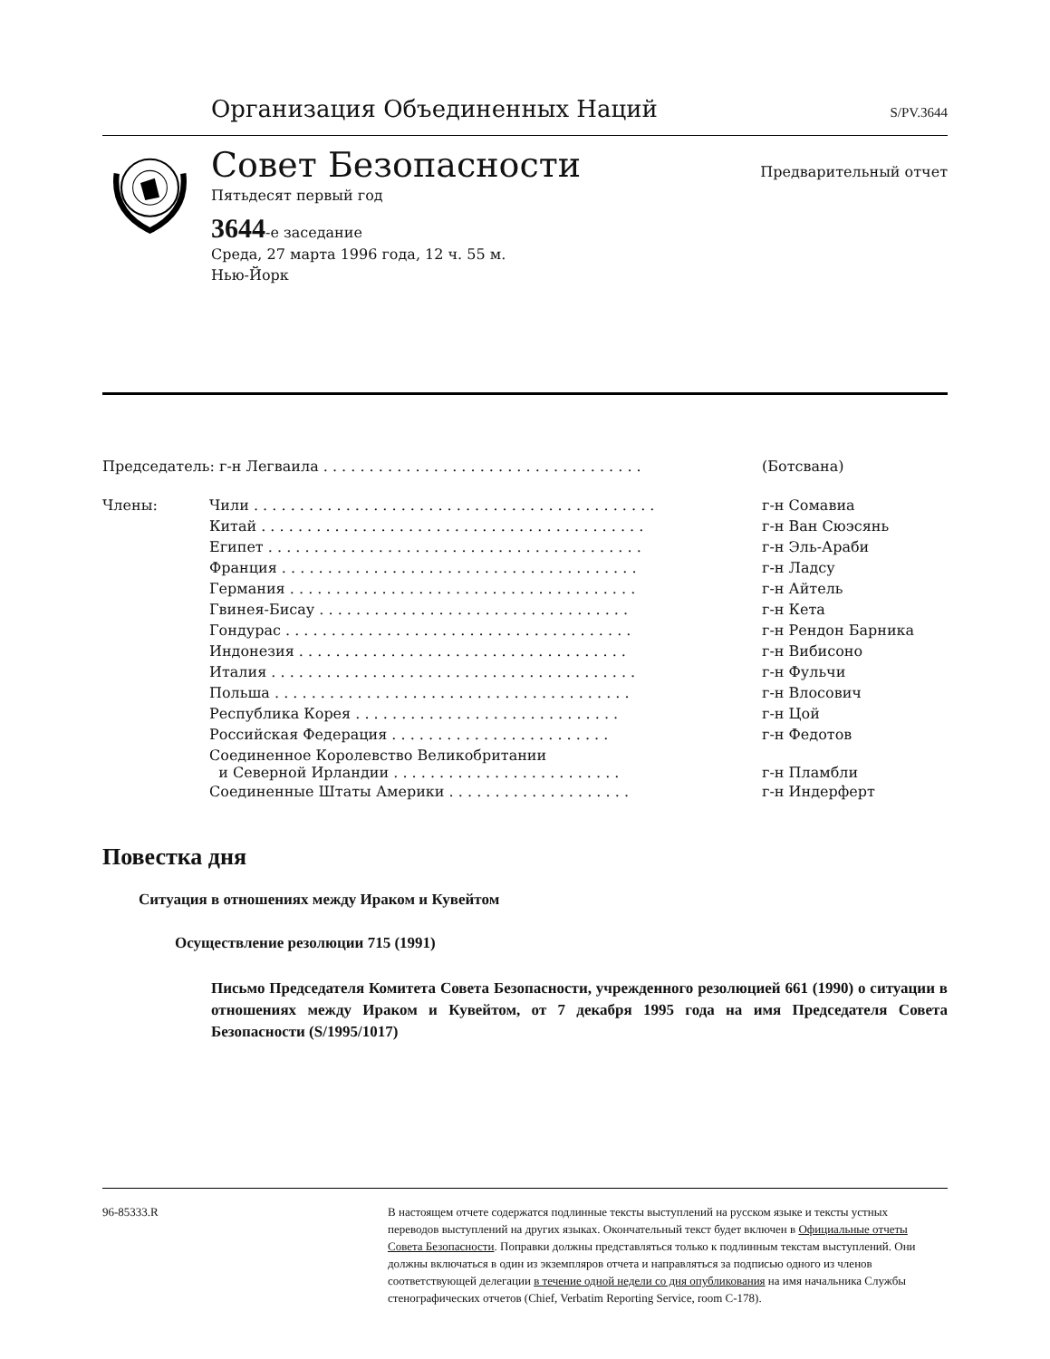Организация Объединенных Наций S/PV.3644
Совет Безопасности Предварительный отчет
Пятьдесят первый год
3644-е заседание
Среда, 27 марта 1996 года, 12 ч. 55 м.
Нью-Йорк
| Председатель: г-н Легваила . . . . . . . . . . . . . . . . . . . . . . . . . . . . . . . . . . . | | (Ботсвана) |
| Члены: | Чили . . . . . . . . . . . . . . . . . . . . . . . . . . . . . . . . . . . . . . . . . . . . | г-н Сомавиа |
| | Китай . . . . . . . . . . . . . . . . . . . . . . . . . . . . . . . . . . . . . . . . . . | г-н Ван Сюэсянь |
| | Египет . . . . . . . . . . . . . . . . . . . . . . . . . . . . . . . . . . . . . . . . . | г-н Эль-Араби |
| | Франция . . . . . . . . . . . . . . . . . . . . . . . . . . . . . . . . . . . . . . . | г-н Ладсу |
| | Германия . . . . . . . . . . . . . . . . . . . . . . . . . . . . . . . . . . . . . . | г-н Айтель |
| | Гвинея-Бисау . . . . . . . . . . . . . . . . . . . . . . . . . . . . . . . . . . | г-н Кета |
| | Гондурас . . . . . . . . . . . . . . . . . . . . . . . . . . . . . . . . . . . . . . | г-н Рендон Барника |
| | Индонезия . . . . . . . . . . . . . . . . . . . . . . . . . . . . . . . . . . . . | г-н Вибисоно |
| | Италия . . . . . . . . . . . . . . . . . . . . . . . . . . . . . . . . . . . . . . . . | г-н Фульчи |
| | Польша . . . . . . . . . . . . . . . . . . . . . . . . . . . . . . . . . . . . . . . | г-н Влосович |
| | Республика Корея . . . . . . . . . . . . . . . . . . . . . . . . . . . . . | г-н Цой |
| | Российская Федерация . . . . . . . . . . . . . . . . . . . . . . . . | г-н Федотов |
| | Соединенное Королевство Великобритании и Северной Ирландии . . . . . . . . . . . . . . . . . . . . . . . . . | г-н Пламбли |
| | Соединенные Штаты Америки . . . . . . . . . . . . . . . . . . . . | г-н Индерферт |
Повестка дня
Ситуация в отношениях между Ираком и Кувейтом
Осуществление резолюции 715 (1991)
Письмо Председателя Комитета Совета Безопасности, учрежденного резолюцией 661 (1990) о ситуации в отношениях между Ираком и Кувейтом, от 7 декабря 1995 года на имя Председателя Совета Безопасности (S/1995/1017)
96-85333.R В настоящем отчете содержатся подлинные тексты выступлений на русском языке и тексты устных переводов выступлений на других языках. Окончательный текст будет включен в Официальные отчеты Совета Безопасности. Поправки должны представляться только к подлинным текстам выступлений. Они должны включаться в один из экземпляров отчета и направляться за подписью одного из членов соответствующей делегации в течение одной недели со дня опубликования на имя начальника Службы стенографических отчетов (Chief, Verbatim Reporting Service, room C-178).